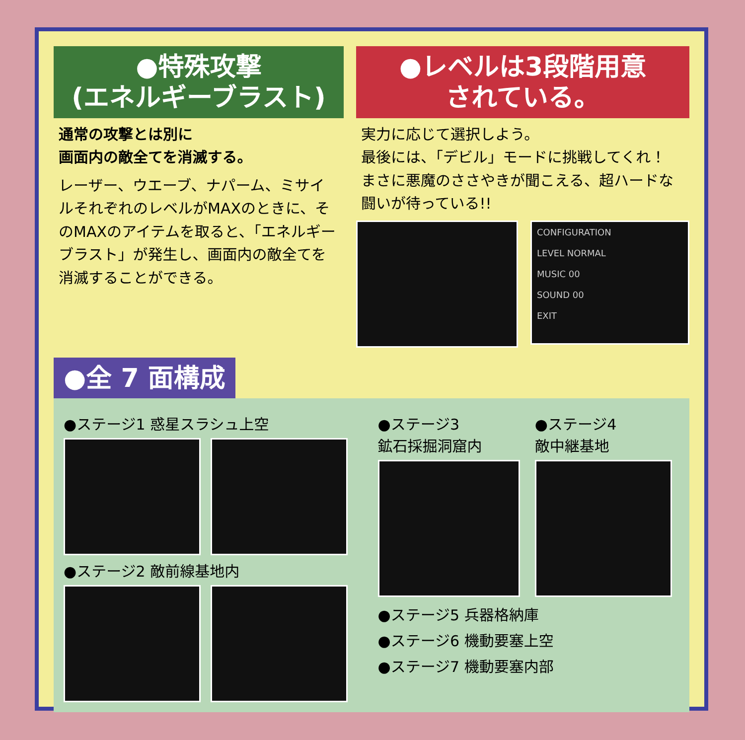●特殊攻撃
(エネルギーブラスト)
通常の攻撃とは別に
画面内の敵全てを消滅する。
レーザー、ウエーブ、ナパーム、ミサイルそれぞれのレベルがMAXのときに、そのMAXのアイテムを取ると、「エネルギーブラスト」が発生し、画面内の敵全てを消滅することができる。
●レベルは3段階用意
されている。
実力に応じて選択しよう。
最後には、「デビル」モードに挑戦してくれ！　まさに悪魔のささやきが聞こえる、超ハードな闘いが待っている!!
CONFIGURATION
LEVEL NORMAL
MUSIC 00
SOUND 00
EXIT
●全 7 面構成
●ステージ1 惑星スラシュ上空
●ステージ2 敵前線基地内
●ステージ3
鉱石採掘洞窟内
●ステージ4
敵中継基地
●ステージ5 兵器格納庫
●ステージ6 機動要塞上空
●ステージ7 機動要塞内部